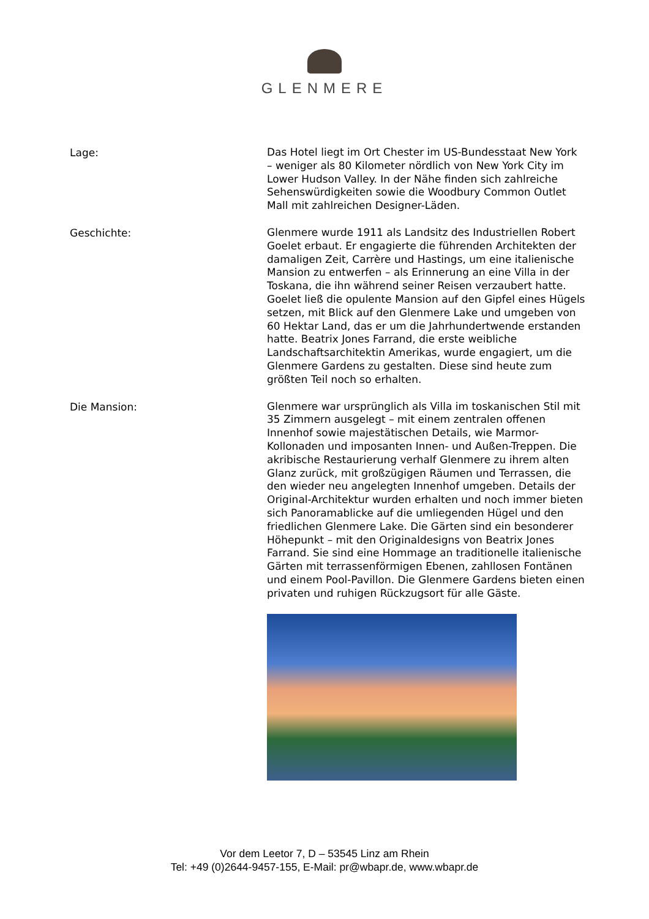GLENMERE
Lage:
Das Hotel liegt im Ort Chester im US-Bundesstaat New York – weniger als 80 Kilometer nördlich von New York City im Lower Hudson Valley. In der Nähe finden sich zahlreiche Sehenswürdigkeiten sowie die Woodbury Common Outlet Mall mit zahlreichen Designer-Läden.
Geschichte:
Glenmere wurde 1911 als Landsitz des Industriellen Robert Goelet erbaut. Er engagierte die führenden Architekten der damaligen Zeit, Carrère und Hastings, um eine italienische Mansion zu entwerfen – als Erinnerung an eine Villa in der Toskana, die ihn während seiner Reisen verzaubert hatte. Goelet ließ die opulente Mansion auf den Gipfel eines Hügels setzen, mit Blick auf den Glenmere Lake und umgeben von 60 Hektar Land, das er um die Jahrhundertwende erstanden hatte. Beatrix Jones Farrand, die erste weibliche Landschaftsarchitektin Amerikas, wurde engagiert, um die Glenmere Gardens zu gestalten. Diese sind heute zum größten Teil noch so erhalten.
Die Mansion:
Glenmere war ursprünglich als Villa im toskanischen Stil mit 35 Zimmern ausgelegt – mit einem zentralen offenen Innenhof sowie majestätischen Details, wie Marmor-Kollonaden und imposanten Innen- und Außen-Treppen. Die akribische Restaurierung verhalf Glenmere zu ihrem alten Glanz zurück, mit großzügigen Räumen und Terrassen, die den wieder neu angelegten Innenhof umgeben. Details der Original-Architektur wurden erhalten und noch immer bieten sich Panoramablicke auf die umliegenden Hügel und den friedlichen Glenmere Lake. Die Gärten sind ein besonderer Höhepunkt – mit den Originaldesigns von Beatrix Jones Farrand. Sie sind eine Hommage an traditionelle italienische Gärten mit terrassenförmigen Ebenen, zahllosen Fontänen und einem Pool-Pavillon. Die Glenmere Gardens bieten einen privaten und ruhigen Rückzugsort für alle Gäste.
Vor dem Leetor 7, D – 53545 Linz am Rhein
Tel: +49 (0)2644-9457-155, E-Mail: pr@wbapr.de, www.wbapr.de